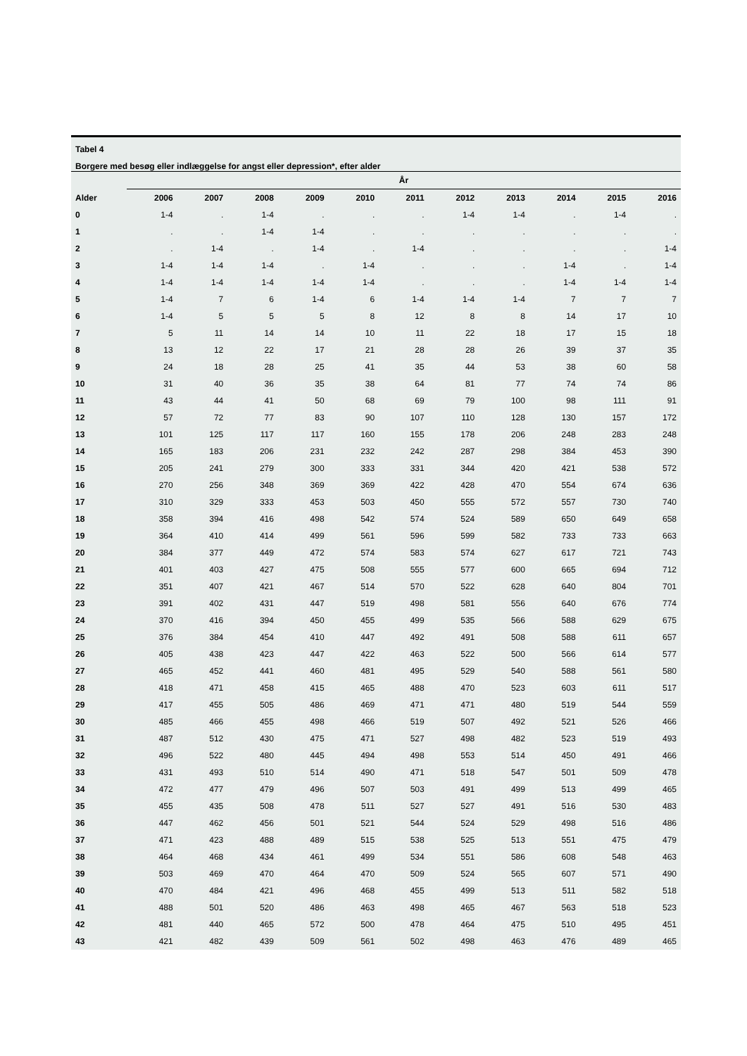Tabel 4
Borgere med besøg eller indlæggelse for angst eller depression*, efter alder
| | År | | | | | | | | | | |
| --- | --- | --- | --- | --- | --- | --- | --- | --- | --- | --- | --- |
| Alder | 2006 | 2007 | 2008 | 2009 | 2010 | 2011 | 2012 | 2013 | 2014 | 2015 | 2016 |
| 0 | 1-4 | . | 1-4 | . | . | . | 1-4 | 1-4 | . | 1-4 | . |
| 1 | . | . | 1-4 | 1-4 | . | . | . | . | . | . | . |
| 2 | . | 1-4 | . | 1-4 | . | 1-4 | . | . | . | . | 1-4 |
| 3 | 1-4 | 1-4 | 1-4 | . | 1-4 | . | . | . | 1-4 | . | 1-4 |
| 4 | 1-4 | 1-4 | 1-4 | 1-4 | 1-4 | . | . | . | 1-4 | 1-4 | 1-4 |
| 5 | 1-4 | 7 | 6 | 1-4 | 6 | 1-4 | 1-4 | 1-4 | 7 | 7 | 7 |
| 6 | 1-4 | 5 | 5 | 5 | 8 | 12 | 8 | 8 | 14 | 17 | 10 |
| 7 | 5 | 11 | 14 | 14 | 10 | 11 | 22 | 18 | 17 | 15 | 18 |
| 8 | 13 | 12 | 22 | 17 | 21 | 28 | 28 | 26 | 39 | 37 | 35 |
| 9 | 24 | 18 | 28 | 25 | 41 | 35 | 44 | 53 | 38 | 60 | 58 |
| 10 | 31 | 40 | 36 | 35 | 38 | 64 | 81 | 77 | 74 | 74 | 86 |
| 11 | 43 | 44 | 41 | 50 | 68 | 69 | 79 | 100 | 98 | 111 | 91 |
| 12 | 57 | 72 | 77 | 83 | 90 | 107 | 110 | 128 | 130 | 157 | 172 |
| 13 | 101 | 125 | 117 | 117 | 160 | 155 | 178 | 206 | 248 | 283 | 248 |
| 14 | 165 | 183 | 206 | 231 | 232 | 242 | 287 | 298 | 384 | 453 | 390 |
| 15 | 205 | 241 | 279 | 300 | 333 | 331 | 344 | 420 | 421 | 538 | 572 |
| 16 | 270 | 256 | 348 | 369 | 369 | 422 | 428 | 470 | 554 | 674 | 636 |
| 17 | 310 | 329 | 333 | 453 | 503 | 450 | 555 | 572 | 557 | 730 | 740 |
| 18 | 358 | 394 | 416 | 498 | 542 | 574 | 524 | 589 | 650 | 649 | 658 |
| 19 | 364 | 410 | 414 | 499 | 561 | 596 | 599 | 582 | 733 | 733 | 663 |
| 20 | 384 | 377 | 449 | 472 | 574 | 583 | 574 | 627 | 617 | 721 | 743 |
| 21 | 401 | 403 | 427 | 475 | 508 | 555 | 577 | 600 | 665 | 694 | 712 |
| 22 | 351 | 407 | 421 | 467 | 514 | 570 | 522 | 628 | 640 | 804 | 701 |
| 23 | 391 | 402 | 431 | 447 | 519 | 498 | 581 | 556 | 640 | 676 | 774 |
| 24 | 370 | 416 | 394 | 450 | 455 | 499 | 535 | 566 | 588 | 629 | 675 |
| 25 | 376 | 384 | 454 | 410 | 447 | 492 | 491 | 508 | 588 | 611 | 657 |
| 26 | 405 | 438 | 423 | 447 | 422 | 463 | 522 | 500 | 566 | 614 | 577 |
| 27 | 465 | 452 | 441 | 460 | 481 | 495 | 529 | 540 | 588 | 561 | 580 |
| 28 | 418 | 471 | 458 | 415 | 465 | 488 | 470 | 523 | 603 | 611 | 517 |
| 29 | 417 | 455 | 505 | 486 | 469 | 471 | 471 | 480 | 519 | 544 | 559 |
| 30 | 485 | 466 | 455 | 498 | 466 | 519 | 507 | 492 | 521 | 526 | 466 |
| 31 | 487 | 512 | 430 | 475 | 471 | 527 | 498 | 482 | 523 | 519 | 493 |
| 32 | 496 | 522 | 480 | 445 | 494 | 498 | 553 | 514 | 450 | 491 | 466 |
| 33 | 431 | 493 | 510 | 514 | 490 | 471 | 518 | 547 | 501 | 509 | 478 |
| 34 | 472 | 477 | 479 | 496 | 507 | 503 | 491 | 499 | 513 | 499 | 465 |
| 35 | 455 | 435 | 508 | 478 | 511 | 527 | 527 | 491 | 516 | 530 | 483 |
| 36 | 447 | 462 | 456 | 501 | 521 | 544 | 524 | 529 | 498 | 516 | 486 |
| 37 | 471 | 423 | 488 | 489 | 515 | 538 | 525 | 513 | 551 | 475 | 479 |
| 38 | 464 | 468 | 434 | 461 | 499 | 534 | 551 | 586 | 608 | 548 | 463 |
| 39 | 503 | 469 | 470 | 464 | 470 | 509 | 524 | 565 | 607 | 571 | 490 |
| 40 | 470 | 484 | 421 | 496 | 468 | 455 | 499 | 513 | 511 | 582 | 518 |
| 41 | 488 | 501 | 520 | 486 | 463 | 498 | 465 | 467 | 563 | 518 | 523 |
| 42 | 481 | 440 | 465 | 572 | 500 | 478 | 464 | 475 | 510 | 495 | 451 |
| 43 | 421 | 482 | 439 | 509 | 561 | 502 | 498 | 463 | 476 | 489 | 465 |